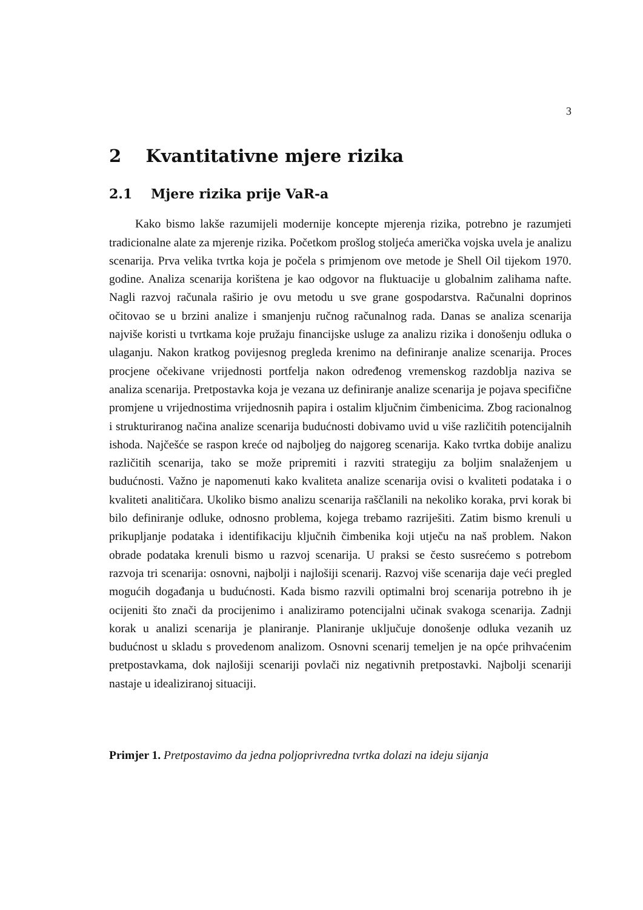3
2 Kvantitativne mjere rizika
2.1 Mjere rizika prije VaR-a
Kako bismo lakše razumijeli modernije koncepte mjerenja rizika, potrebno je razumjeti tradicionalne alate za mjerenje rizika. Početkom prošlog stoljeća američka vojska uvela je analizu scenarija. Prva velika tvrtka koja je počela s primjenom ove metode je Shell Oil tijekom 1970. godine. Analiza scenarija korištena je kao odgovor na fluktuacije u globalnim zalihama nafte. Nagli razvoj računala raširio je ovu metodu u sve grane gospodarstva. Računalni doprinos očitovao se u brzini analize i smanjenju ručnog računalnog rada. Danas se analiza scenarija najviše koristi u tvrtkama koje pružaju financijske usluge za analizu rizika i donošenju odluka o ulaganju. Nakon kratkog povijesnog pregleda krenimo na definiranje analize scenarija. Proces procjene očekivane vrijednosti portfelja nakon određenog vremenskog razdoblja naziva se analiza scenarija. Pretpostavka koja je vezana uz definiranje analize scenarija je pojava specifične promjene u vrijednostima vrijednosnih papira i ostalim ključnim čimbenicima. Zbog racionalnog i strukturiranog načina analize scenarija budućnosti dobivamo uvid u više različitih potencijalnih ishoda. Najčešće se raspon kreće od najboljeg do najgoreg scenarija. Kako tvrtka dobije analizu različitih scenarija, tako se može pripremiti i razviti strategiju za boljim snalaženjem u budućnosti. Važno je napomenuti kako kvaliteta analize scenarija ovisi o kvaliteti podataka i o kvaliteti analitičara. Ukoliko bismo analizu scenarija raščlanili na nekoliko koraka, prvi korak bi bilo definiranje odluke, odnosno problema, kojega trebamo razriješiti. Zatim bismo krenuli u prikupljanje podataka i identifikaciju ključnih čimbenika koji utječu na naš problem. Nakon obrade podataka krenuli bismo u razvoj scenarija. U praksi se često susrećemo s potrebom razvoja tri scenarija: osnovni, najbolji i najlošiji scenarij. Razvoj više scenarija daje veći pregled mogućih događanja u budućnosti. Kada bismo razvili optimalni broj scenarija potrebno ih je ocijeniti što znači da procijenimo i analiziramo potencijalni učinak svakoga scenarija. Zadnji korak u analizi scenarija je planiranje. Planiranje uključuje donošenje odluka vezanih uz budućnost u skladu s provedenom analizom. Osnovni scenarij temeljen je na opće prihvaćenim pretpostavkama, dok najlošiji scenariji povlači niz negativnih pretpostavki. Najbolji scenariji nastaje u idealiziranoj situaciji.
Primjer 1. Pretpostavimo da jedna poljoprivredna tvrtka dolazi na ideju sijanja